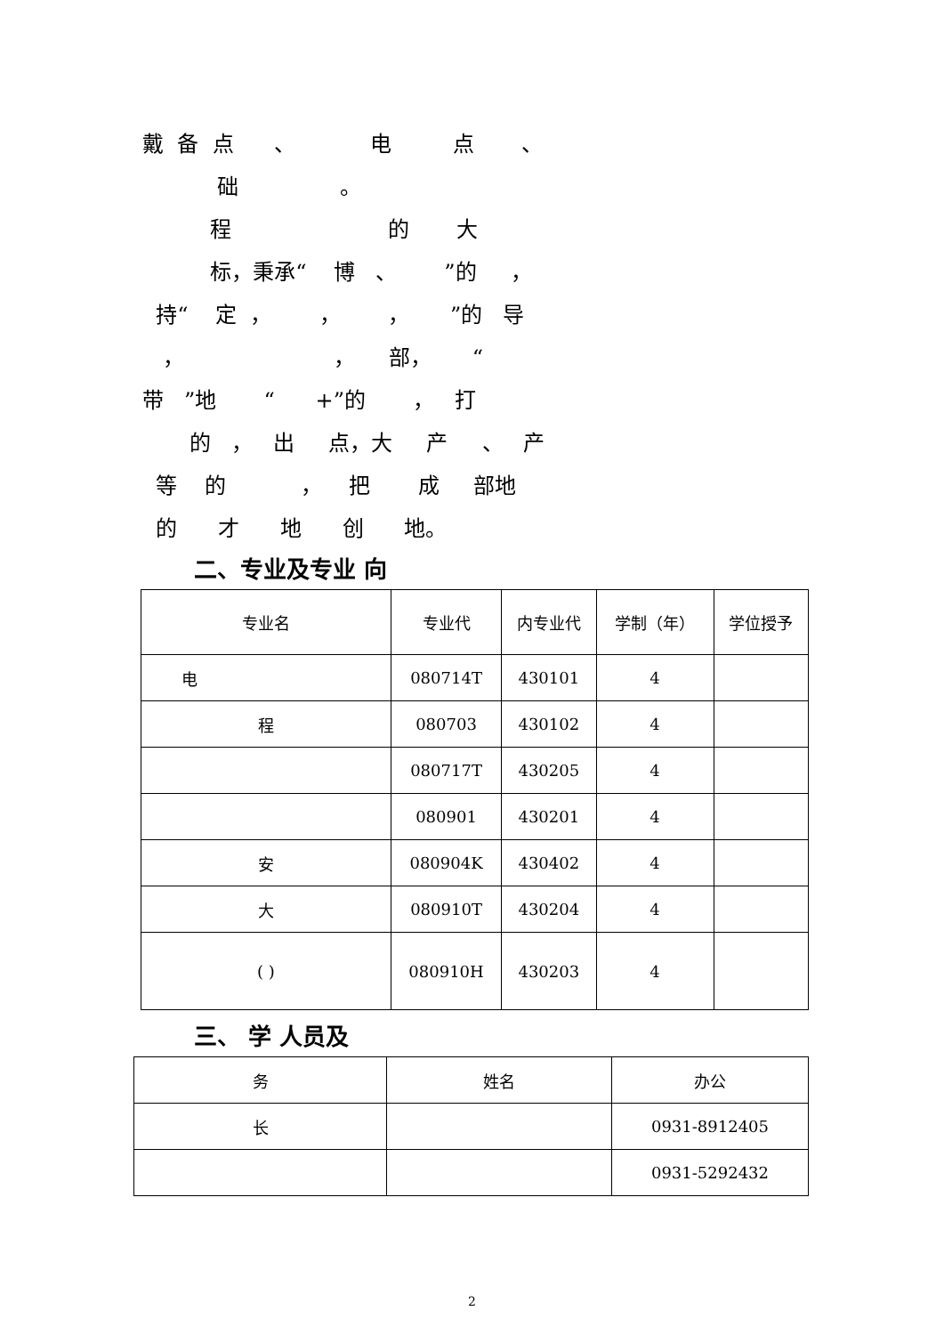戴 备 点 、 电 点 、 础 。 程 的 大 标，秉承“ 博 、 ”的 ， 持“ 定 ， ， ， ”的 导 ， ， 部， “ 带 ”地 “ +”的 ， 打 的 ， 出 点，大 产 、 产 等 的 ， 把 成 部地 的 才 地 创 地。
二、专业及专业 向
| 专业名 | 专业代 | 内专业代 | 学制（年） | 学位授予 |
| --- | --- | --- | --- | --- |
| 电 | 080714T | 430101 | 4 | |
| 程 | 080703 | 430102 | 4 | |
| | 080717T | 430205 | 4 | |
| | 080901 | 430201 | 4 | |
| 安 | 080904K | 430402 | 4 | |
| 大 | 080910T | 430204 | 4 | |
| ( ) | 080910H | 430203 | 4 | |
三、 学 人员及
| 务 | 姓名 | 办公 |
| --- | --- | --- |
| 长 | | 0931-8912405 |
| | | 0931-5292432 |
2